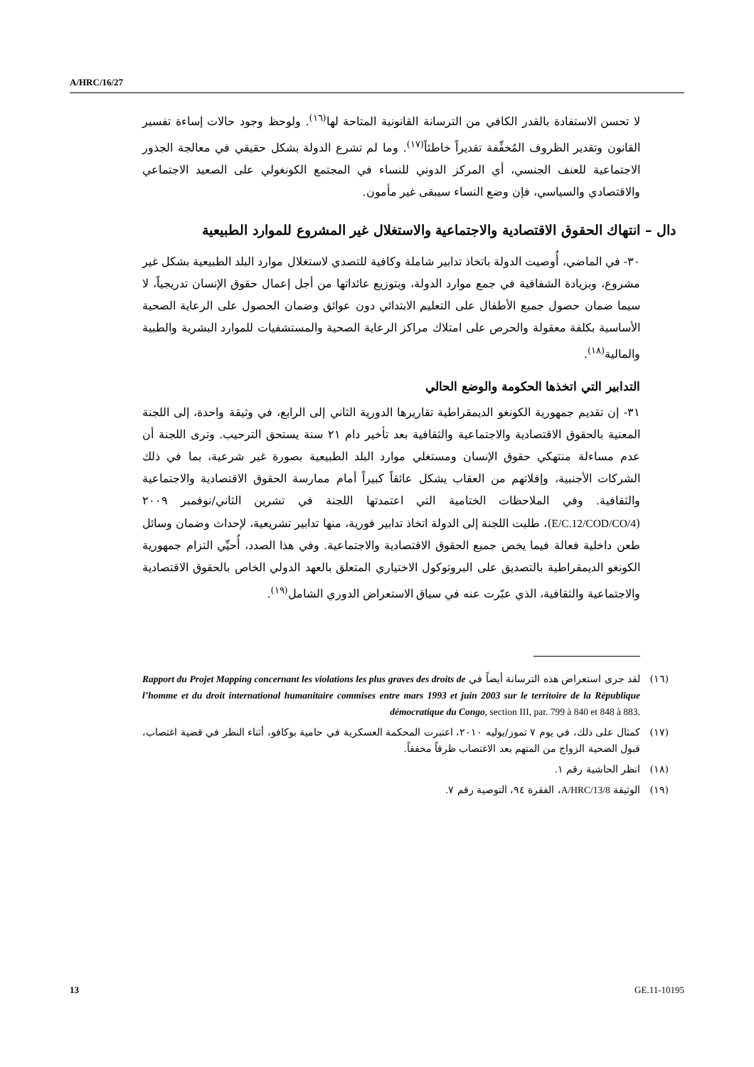A/HRC/16/27
لا تحسن الاستفادة بالقدر الكافي من الترسانة القانونية المتاحة لها<sup>(١٦)</sup>. ولوحظ وجود حالات إساءة تفسير القانون وتقدير الظروف المُخفِّفة تقديراً خاطئاً<sup>(١٧)</sup>. وما لم تشرع الدولة بشكل حقيقي في معالجة الجذور الاجتماعية للعنف الجنسي، أي المركز الدوني للنساء في المجتمع الكونغولي على الصعيد الاجتماعي والاقتصادي والسياسي، فإن وضع النساء سيبقى غير مأمون.
دال – انتهاك الحقوق الاقتصادية والاجتماعية والاستغلال غير المشروع للموارد الطبيعية
٣٠- في الماضي، أُوصيت الدولة باتخاذ تدابير شاملة وكافية للتصدي لاستغلال موارد البلد الطبيعية بشكل غير مشروع، وبزيادة الشفافية في جمع موارد الدولة، وبتوزيع عائداتها من أجل إعمال حقوق الإنسان تدريجياً، لا سيما ضمان حصول جميع الأطفال على التعليم الابتدائي دون عوائق وضمان الحصول على الرعاية الصحية الأساسية بكلفة معقولة والحرص على امتلاك مراكز الرعاية الصحية والمستشفيات للموارد البشرية والطبية والمالية<sup>(١٨)</sup>.
التدابير التي اتخذها الحكومة والوضع الحالي
٣١- إن تقديم جمهورية الكونغو الديمقراطية تقاريرها الدورية الثاني إلى الرابع، في وثيقة واحدة، إلى اللجنة المعنية بالحقوق الاقتصادية والاجتماعية والثقافية بعد تأخير دام ٢١ سنة يستحق الترحيب. وترى اللجنة أن عدم مساءلة منتهكي حقوق الإنسان ومستغلي موارد البلد الطبيعية بصورة غير شرعية، بما في ذلك الشركات الأجنبية، وإفلاتهم من العقاب يشكل عائقاً كبيراً أمام ممارسة الحقوق الاقتصادية والاجتماعية والثقافية. وفي الملاحظات الختامية التي اعتمدتها اللجنة في تشرين الثاني/نوفمبر ٢٠٠٩ (E/C.12/COD/CO/4)، طلبت اللجنة إلى الدولة اتخاذ تدابير فورية، منها تدابير تشريعية، لإحداث وضمان وسائل طعن داخلية فعالة فيما يخص جميع الحقوق الاقتصادية والاجتماعية. وفي هذا الصدد، أُحيِّي التزام جمهورية الكونغو الديمقراطية بالتصديق على البروتوكول الاختياري المتعلق بالعهد الدولي الخاص بالحقوق الاقتصادية والاجتماعية والثقافية، الذي عبّرت عنه في سياق الاستعراض الدوري الشامل<sup>(١٩)</sup>.
(١٦) لقد جرى استعراض هذه الترسانة أيضاً في Rapport du Projet Mapping concernant les violations les plus graves des droits de l’homme et du droit international humanitaire commises entre mars 1993 et juin 2003 sur le territoire de la République démocratique du Congo, section III, par. 799 à 840 et 848 à 883.
(١٧) كمثال على ذلك، في يوم ٧ تموز/يوليه ٢٠١٠، اعتبرت المحكمة العسكرية في حامية بوكافو، أثناء النظر في قضية اغتصاب، قبول الضحية الزواج من المتهم بعد الاغتصاب ظرفاً مخففاً.
(١٨) انظر الحاشية رقم ١.
(١٩) الوثيقة A/HRC/13/8، الفقرة ٩٤، التوصية رقم ٧.
13 GE.11-10195